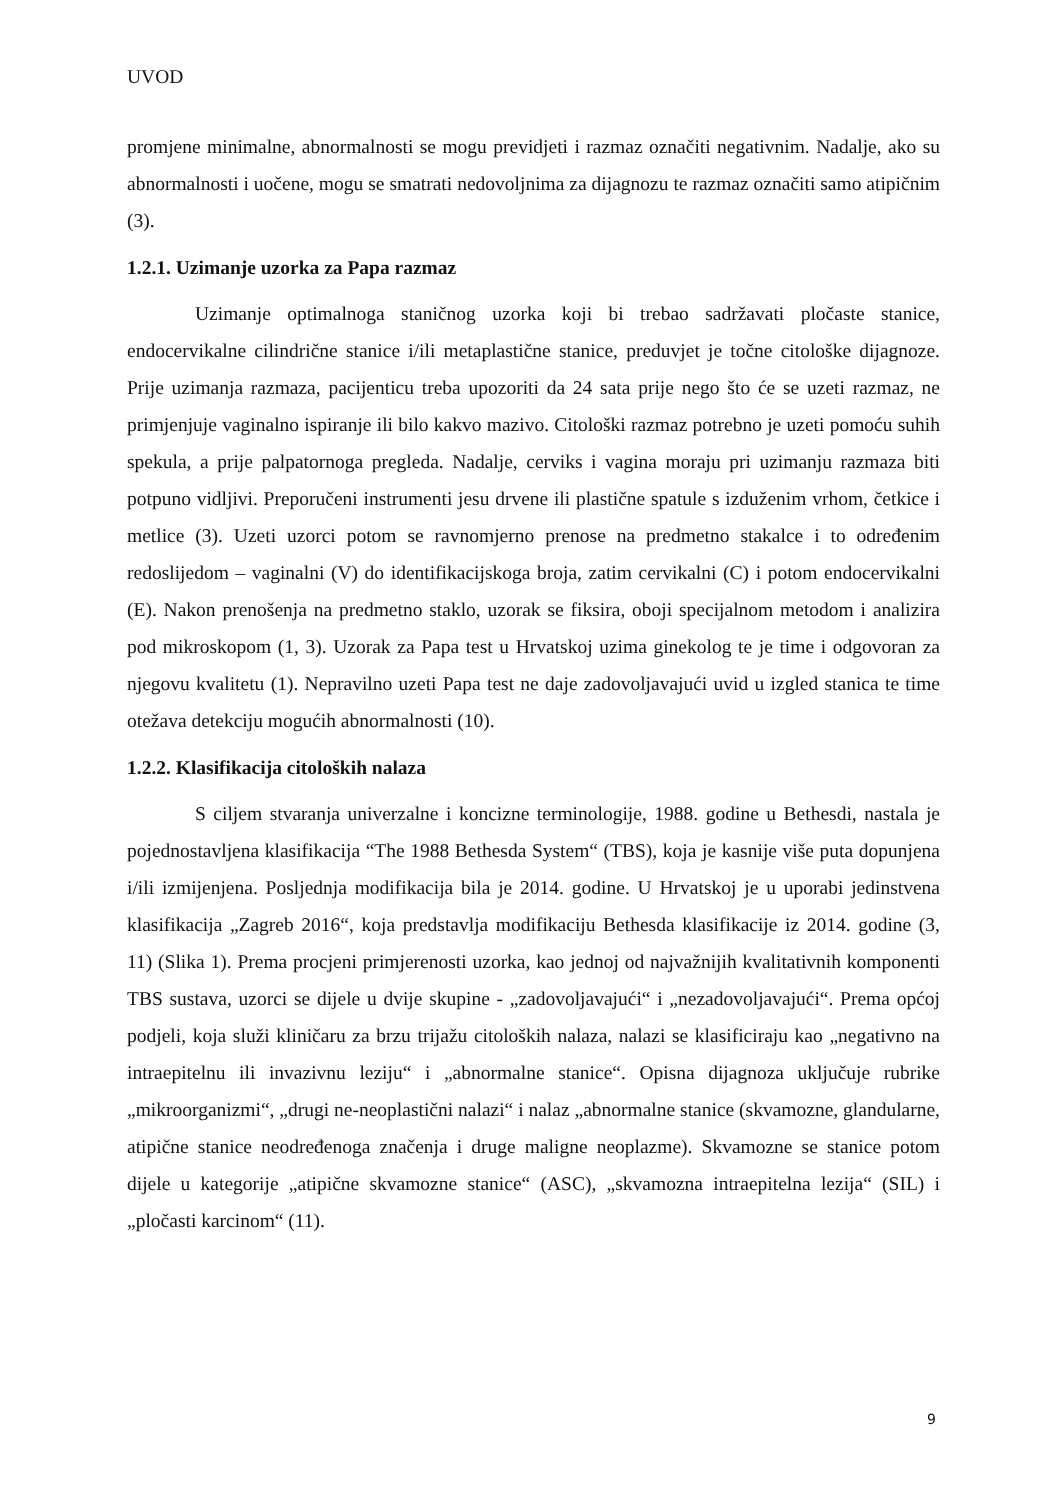UVOD
promjene minimalne, abnormalnosti se mogu previdjeti i razmaz označiti negativnim. Nadalje, ako su abnormalnosti i uočene, mogu se smatrati nedovoljnima za dijagnozu te razmaz označiti samo atipičnim (3).
1.2.1. Uzimanje uzorka za Papa razmaz
Uzimanje optimalnoga staničnog uzorka koji bi trebao sadržavati pločaste stanice, endocervikalne cilindrične stanice i/ili metaplastične stanice, preduvjet je točne citološke dijagnoze. Prije uzimanja razmaza, pacijenticu treba upozoriti da 24 sata prije nego što će se uzeti razmaz, ne primjenjuje vaginalno ispiranje ili bilo kakvo mazivo. Citološki razmaz potrebno je uzeti pomoću suhih spekula, a prije palpatornoga pregleda. Nadalje, cerviks i vagina moraju pri uzimanju razmaza biti potpuno vidljivi. Preporučeni instrumenti jesu drvene ili plastične spatule s izduženim vrhom, četkice i metlice (3). Uzeti uzorci potom se ravnomjerno prenose na predmetno stakalce i to određenim redoslijedom – vaginalni (V) do identifikacijskoga broja, zatim cervikalni (C) i potom endocervikalni (E). Nakon prenošenja na predmetno staklo, uzorak se fiksira, oboji specijalnom metodom i analizira pod mikroskopom (1, 3). Uzorak za Papa test u Hrvatskoj uzima ginekolog te je time i odgovoran za njegovu kvalitetu (1). Nepravilno uzeti Papa test ne daje zadovoljavajući uvid u izgled stanica te time otežava detekciju mogućih abnormalnosti (10).
1.2.2. Klasifikacija citoloških nalaza
S ciljem stvaranja univerzalne i koncizne terminologije, 1988. godine u Bethesdi, nastala je pojednostavljena klasifikacija “The 1988 Bethesda System“ (TBS), koja je kasnije više puta dopunjena i/ili izmijenjena. Posljednja modifikacija bila je 2014. godine. U Hrvatskoj je u uporabi jedinstvena klasifikacija „Zagreb 2016“, koja predstavlja modifikaciju Bethesda klasifikacije iz 2014. godine (3, 11) (Slika 1). Prema procjeni primjerenosti uzorka, kao jednoj od najvažnijih kvalitativnih komponenti TBS sustava, uzorci se dijele u dvije skupine - „zadovoljavajući“ i „nezadovoljavajući“. Prema općoj podjeli, koja služi kliničaru za brzu trijažu citoloških nalaza, nalazi se klasificiraju kao „negativno na intraepitelnu ili invazivnu leziju“ i „abnormalne stanice“. Opisna dijagnoza uključuje rubrike „mikroorganizmi“, „drugi ne-neoplastični nalazi“ i nalaz „abnormalne stanice (skvamozne, glandularne, atipične stanice neodređenoga značenja i druge maligne neoplazme). Skvamozne se stanice potom dijele u kategorije „atipične skvamozne stanice“ (ASC), „skvamozna intraepitelna lezija“ (SIL) i „pločasti karcinom“ (11).
9